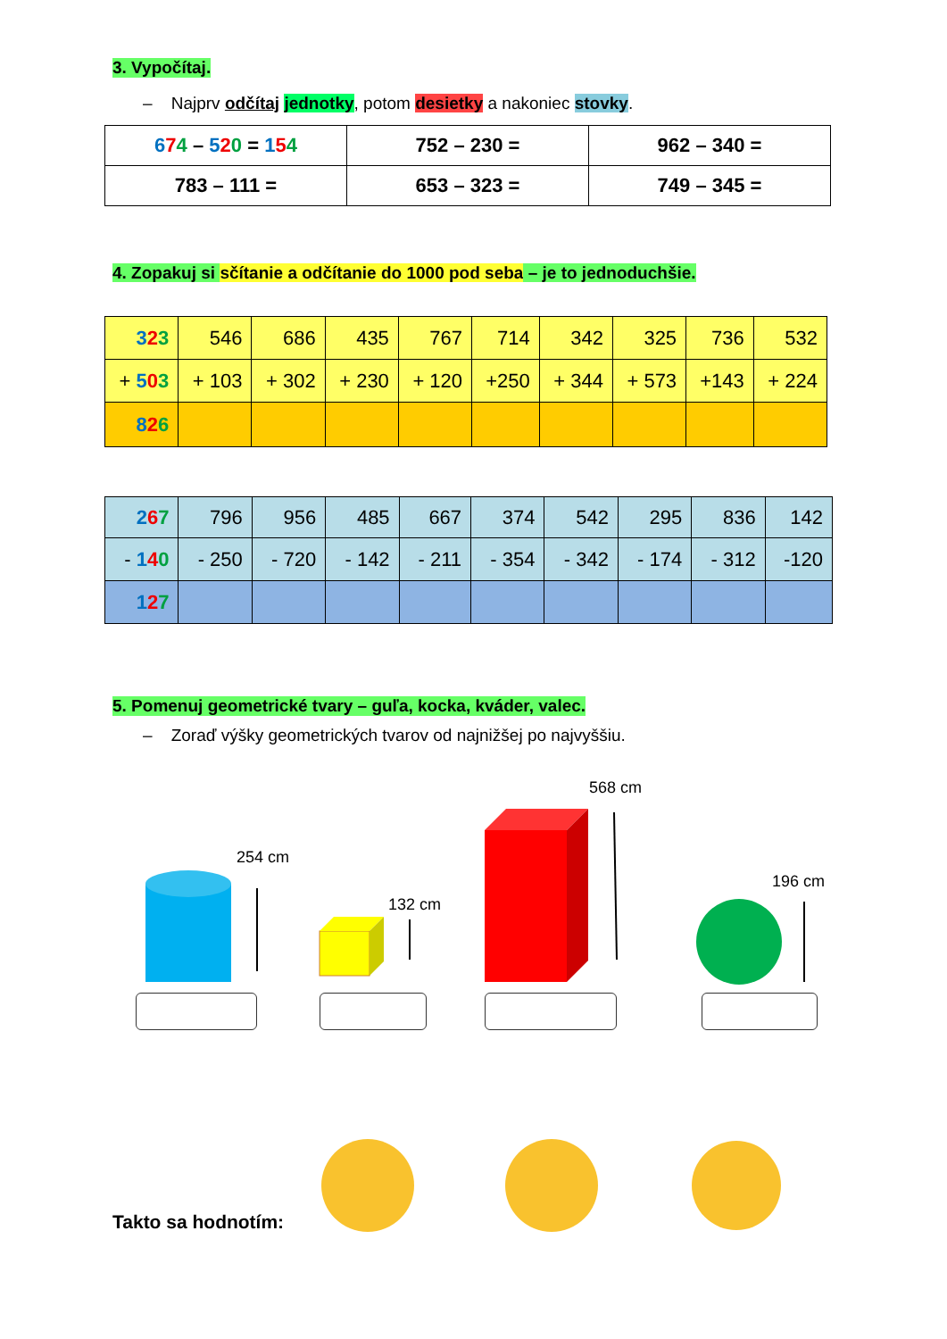3. Vypočítaj.
– Najprv odčítaj jednotky, potom desietky a nakoniec stovky.
| 6 7 4 – 5 2 0 = 1 5 4 | 752 – 230 = | 962 – 340 = |
| 783 – 111 = | 653 – 323 = | 749 – 345 = |
4. Zopakuj si sčítanie a odčítanie do 1000 pod seba – je to jednoduchšie.
| 3 2 3 | 546 | 686 | 435 | 767 | 714 | 342 | 325 | 736 | 532 |
| + 5 0 3 | + 103 | + 302 | + 230 | + 120 | +250 | + 344 | + 573 | +143 | + 224 |
| 8 2 6 | | | | | | | | | |
| 2 6 7 | 796 | 956 | 485 | 667 | 374 | 542 | 295 | 836 | 142 |
| - 1 4 0 | - 250 | - 720 | - 142 | - 211 | - 354 | - 342 | - 174 | - 312 | -120 |
| 1 2 7 | | | | | | | | | |
5. Pomenuj geometrické tvary – guľa, kocka, kváder, valec.
– Zoraď výšky geometrických tvarov od najnižšej po najvyššiu.
254 cm
132 cm
568 cm
196 cm
Takto sa hodnotím: